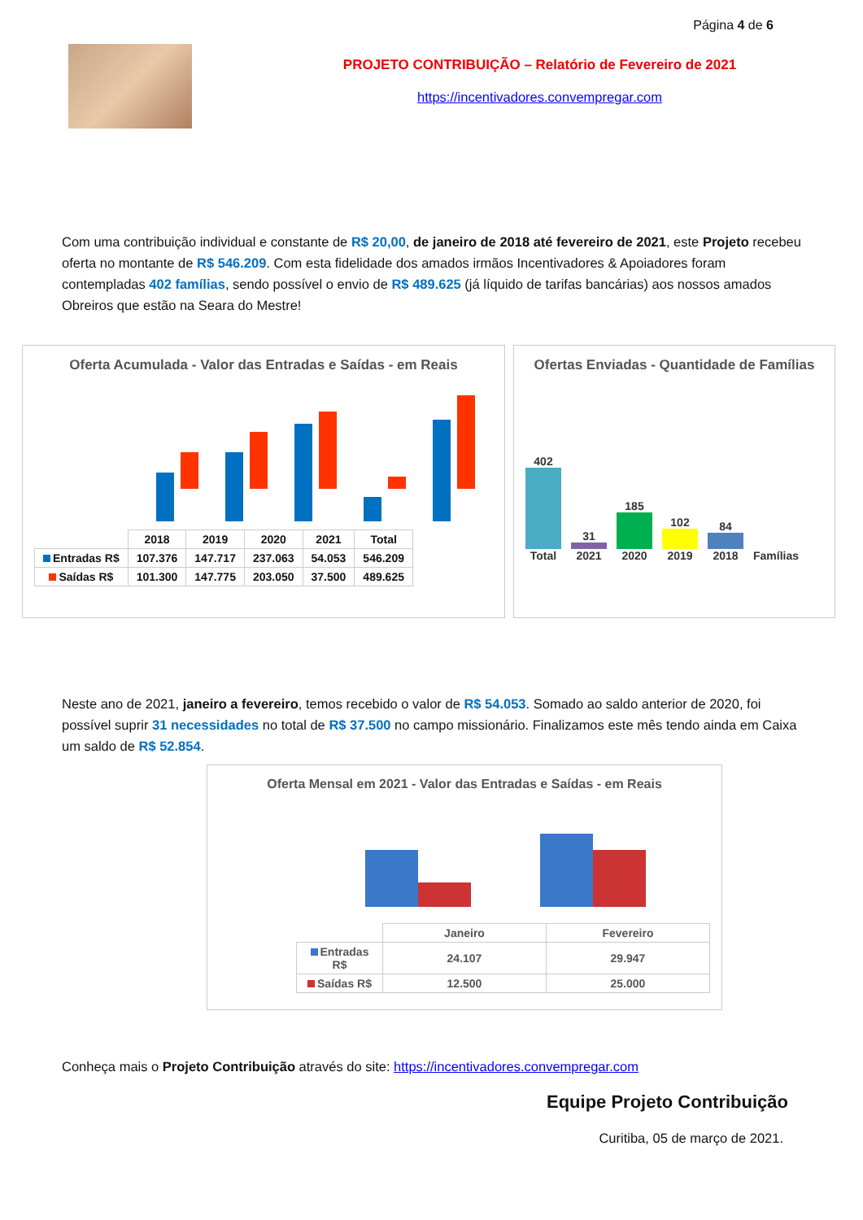Página 4 de 6
PROJETO CONTRIBUIÇÃO – Relatório de Fevereiro de 2021
https://incentivadores.convempregar.com
Com uma contribuição individual e constante de R$ 20,00, de janeiro de 2018 até fevereiro de 2021, este Projeto recebeu oferta no montante de R$ 546.209. Com esta fidelidade dos amados irmãos Incentivadores & Apoiadores foram contempladas 402 famílias, sendo possível o envio de R$ 489.625 (já líquido de tarifas bancárias) aos nossos amados Obreiros que estão na Seara do Mestre!
Oferta Acumulada - Valor das Entradas e Saídas - em Reais
| | 2018 | 2019 | 2020 | 2021 | Total |
| --- | --- | --- | --- | --- | --- |
| Entradas R$ | 107.376 | 147.717 | 237.063 | 54.053 | 546.209 |
| Saídas R$ | 101.300 | 147.775 | 203.050 | 37.500 | 489.625 |
Ofertas Enviadas - Quantidade de Famílias
402
Total
31
2021
185
2020
102
2019
84
2018
Famílias
Neste ano de 2021, janeiro a fevereiro, temos recebido o valor de R$ 54.053. Somado ao saldo anterior de 2020, foi possível suprir 31 necessidades no total de R$ 37.500 no campo missionário. Finalizamos este mês tendo ainda em Caixa um saldo de R$ 52.854.
Oferta Mensal em 2021 - Valor das Entradas e Saídas - em Reais
| | Janeiro | Fevereiro |
| --- | --- | --- |
| Entradas R$ | 24.107 | 29.947 |
| Saídas R$ | 12.500 | 25.000 |
Conheça mais o Projeto Contribuição através do site: https://incentivadores.convempregar.com
Equipe Projeto Contribuição
Curitiba, 05 de março de 2021.